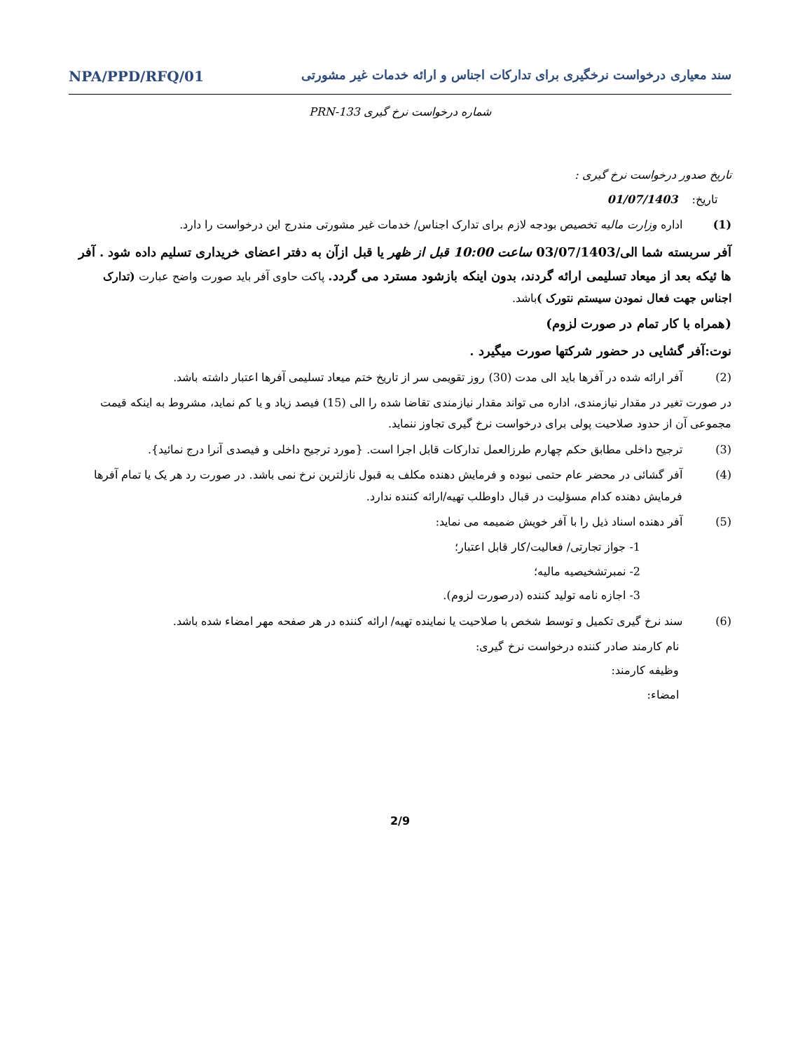سند معیاری درخواست نرخگیری برای تدارکات اجناس و ارائه خدمات غیر مشورتی NPA/PPD/RFQ/01
شماره درخواست نرخ گیری PRN-133
تاریخ صدور درخواست نرخ گیری :
تاریخ: 01/07/1403
(1) اداره وزارت مالیه تخصیص بودجه لازم برای تدارک اجناس/ خدمات غیر مشورتی مندرج این درخواست را دارد.
آفر سربسته شما الی/03/07/1403 ساعت 10:00 قبل از ظهر یا قبل ازآن به دفتر اعضای خریداری تسلیم داده شود . آفر ها ئیکه بعد از میعاد تسلیمی ارائه گردند، بدون اینکه بازشود مسترد می گردد. پاکت حاوی آفر باید صورت واضح عبارت (تدارک اجناس جهت فعال نمودن سیستم نتورک ) باشد.
(همراه با کار تمام در صورت لزوم)
نوت:آفر گشایی در حضور شرکتها صورت میگیرد .
(2) آفر ارائه شده در آفرها باید الی مدت (30) روز تقویمی سر از تاریخ ختم میعاد تسلیمی آفرها اعتبار داشته باشد.
در صورت تغیر در مقدار نیازمندی، اداره می تواند مقدار نیازمندی تقاضا شده را الی (15) فیصد زیاد و یا کم نماید، مشروط به اینکه قیمت مجموعی آن از حدود صلاحیت پولی برای درخواست نرخ گیری تجاوز ننماید.
(3) ترجیح داخلی مطابق حکم چهارم طرزالعمل تدارکات قابل اجرا است. {مورد ترجیح داخلی و فیصدی آنرا درج نمائید}.
(4) آفر گشائی در محضر عام حتمی نبوده و فرمایش دهنده مکلف به قبول نازلترین نرخ نمی باشد. در صورت رد هر یک یا تمام آفرها فرمایش دهنده کدام مسؤلیت در قبال داوطلب تهیه/ارائه کننده ندارد.
(5) آفر دهنده اسناد ذیل را با آفر خویش ضمیمه می نماید:
1- جواز تجارتی/ فعالیت/کار قابل اعتبار؛
2- نمبرتشخیصیه مالیه؛
3- اجازه نامه تولید کننده (درصورت لزوم).
(6) سند نرخ گیری تکمیل و توسط شخص با صلاحیت یا نماینده تهیه/ ارائه کننده در هر صفحه مهر امضاء شده باشد.
نام کارمند صادر کننده درخواست نرخ گیری:
وظیفه کارمند:
امضاء:
2/9